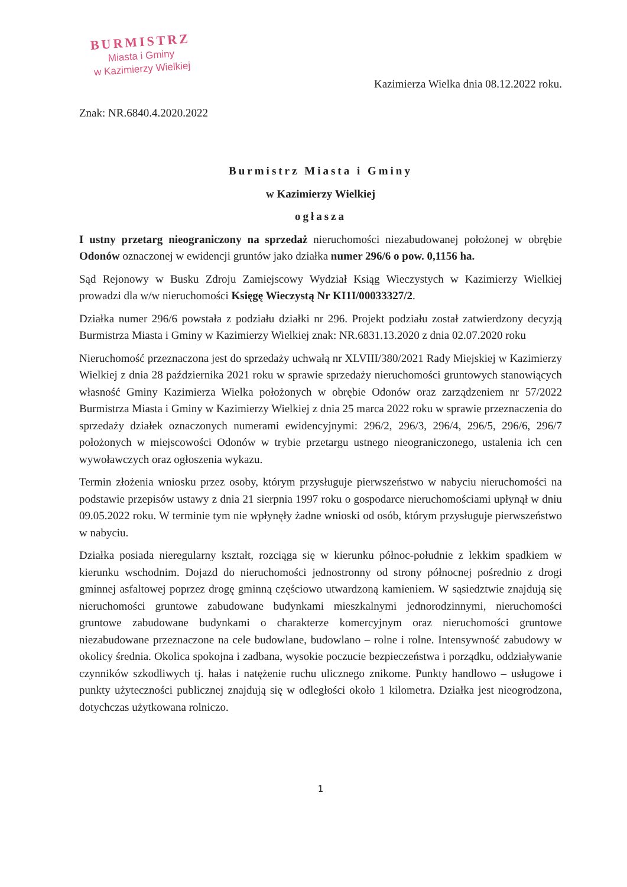BURMISTRZ
Miasta i Gminy
w Kazimierzy Wielkiej
Kazimierza Wielka dnia 08.12.2022 roku.
Znak: NR.6840.4.2020.2022
Burmistrz Miasta i Gminy
w Kazimierzy Wielkiej
ogłasza
I ustny przetarg nieograniczony na sprzedaż nieruchomości niezabudowanej położonej w obrębie Odonów oznaczonej w ewidencji gruntów jako działka numer 296/6 o pow. 0,1156 ha.
Sąd Rejonowy w Busku Zdroju Zamiejscowy Wydział Ksiąg Wieczystych w Kazimierzy Wielkiej prowadzi dla w/w nieruchomości Księgę Wieczystą Nr KI1I/00033327/2.
Działka numer 296/6 powstała z podziału działki nr 296. Projekt podziału został zatwierdzony decyzją Burmistrza Miasta i Gminy w Kazimierzy Wielkiej znak: NR.6831.13.2020 z dnia 02.07.2020 roku
Nieruchomość przeznaczona jest do sprzedaży uchwałą nr XLVIII/380/2021 Rady Miejskiej w Kazimierzy Wielkiej z dnia 28 października 2021 roku w sprawie sprzedaży nieruchomości gruntowych stanowiących własność Gminy Kazimierza Wielka położonych w obrębie Odonów oraz zarządzeniem nr 57/2022 Burmistrza Miasta i Gminy w Kazimierzy Wielkiej z dnia 25 marca 2022 roku w sprawie przeznaczenia do sprzedaży działek oznaczonych numerami ewidencyjnymi: 296/2, 296/3, 296/4, 296/5, 296/6, 296/7 położonych w miejscowości Odonów w trybie przetargu ustnego nieograniczonego, ustalenia ich cen wywoławczych oraz ogłoszenia wykazu.
Termin złożenia wniosku przez osoby, którym przysługuje pierwszeństwo w nabyciu nieruchomości na podstawie przepisów ustawy z dnia 21 sierpnia 1997 roku o gospodarce nieruchomościami upłynął w dniu 09.05.2022 roku. W terminie tym nie wpłynęły żadne wnioski od osób, którym przysługuje pierwszeństwo w nabyciu.
Działka posiada nieregularny kształt, rozciąga się w kierunku północ-południe z lekkim spadkiem w kierunku wschodnim. Dojazd do nieruchomości jednostronny od strony północnej pośrednio z drogi gminnej asfaltowej poprzez drogę gminną częściowo utwardzoną kamieniem. W sąsiedztwie znajdują się nieruchomości gruntowe zabudowane budynkami mieszkalnymi jednorodzinnymi, nieruchomości gruntowe zabudowane budynkami o charakterze komercyjnym oraz nieruchomości gruntowe niezabudowane przeznaczone na cele budowlane, budowlano – rolne i rolne. Intensywność zabudowy w okolicy średnia. Okolica spokojna i zadbana, wysokie poczucie bezpieczeństwa i porządku, oddziaływanie czynników szkodliwych tj. hałas i natężenie ruchu ulicznego znikome. Punkty handlowo – usługowe i punkty użyteczności publicznej znajdują się w odległości około 1 kilometra. Działka jest nieogrodzona, dotychczas użytkowana rolniczo.
1